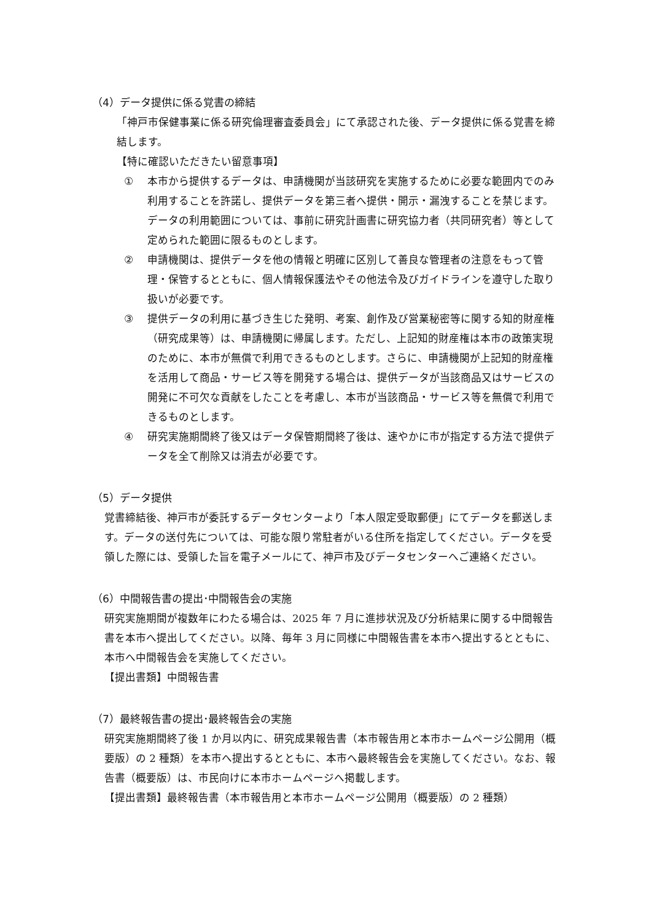（4）データ提供に係る覚書の締結
「神戸市保健事業に係る研究倫理審査委員会」にて承認された後、データ提供に係る覚書を締結します。
【特に確認いただきたい留意事項】
① 本市から提供するデータは、申請機関が当該研究を実施するために必要な範囲内でのみ利用することを許諾し、提供データを第三者へ提供・開示・漏洩することを禁じます。データの利用範囲については、事前に研究計画書に研究協力者（共同研究者）等として定められた範囲に限るものとします。
② 申請機関は、提供データを他の情報と明確に区別して善良な管理者の注意をもって管理・保管するとともに、個人情報保護法やその他法令及びガイドラインを遵守した取り扱いが必要です。
③ 提供データの利用に基づき生じた発明、考案、創作及び営業秘密等に関する知的財産権（研究成果等）は、申請機関に帰属します。ただし、上記知的財産権は本市の政策実現のために、本市が無償で利用できるものとします。さらに、申請機関が上記知的財産権を活用して商品・サービス等を開発する場合は、提供データが当該商品又はサービスの開発に不可欠な貢献をしたことを考慮し、本市が当該商品・サービス等を無償で利用できるものとします。
④ 研究実施期間終了後又はデータ保管期間終了後は、速やかに市が指定する方法で提供データを全て削除又は消去が必要です。
（5）データ提供
覚書締結後、神戸市が委託するデータセンターより「本人限定受取郵便」にてデータを郵送します。データの送付先については、可能な限り常駐者がいる住所を指定してください。データを受領した際には、受領した旨を電子メールにて、神戸市及びデータセンターへご連絡ください。
（6）中間報告書の提出･中間報告会の実施
研究実施期間が複数年にわたる場合は、2025 年 7 月に進捗状況及び分析結果に関する中間報告書を本市へ提出してください。以降、毎年 3 月に同様に中間報告書を本市へ提出するとともに、本市へ中間報告会を実施してください。
【提出書類】中間報告書
（7）最終報告書の提出･最終報告会の実施
研究実施期間終了後 1 か月以内に、研究成果報告書（本市報告用と本市ホームページ公開用（概要版）の 2 種類）を本市へ提出するとともに、本市へ最終報告会を実施してください。なお、報告書（概要版）は、市民向けに本市ホームページへ掲載します。
【提出書類】最終報告書（本市報告用と本市ホームページ公開用（概要版）の 2 種類）